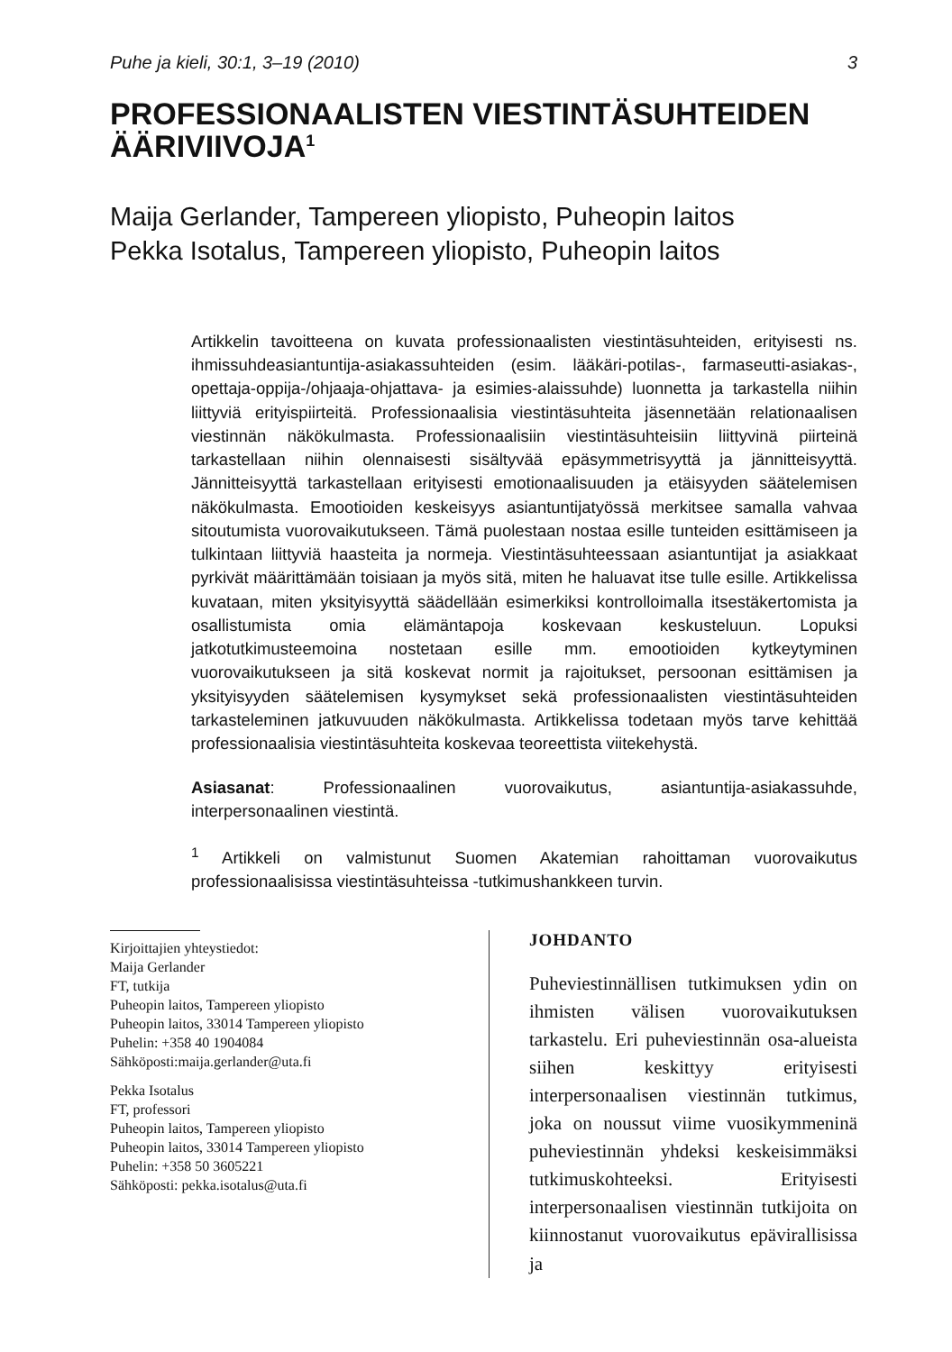Puhe ja kieli, 30:1, 3–19 (2010) 3
PROFESSIONAALISTEN VIESTINTÄSUHTEIDEN ÄÄRIVIIVOJA<sup>1</sup>
Maija Gerlander, Tampereen yliopisto, Puheopin laitos
Pekka Isotalus, Tampereen yliopisto, Puheopin laitos
Artikkelin tavoitteena on kuvata professionaalisten viestintäsuhteiden, erityisesti ns. ihmissuhdeasiantuntija-asiakassuhteiden (esim. lääkäri-potilas-, farmaseutti-asiakas-, opettaja-oppija-/ohjaaja-ohjattava- ja esimies-alaissuhde) luonnetta ja tarkastella niihin liittyviä erityispiirteitä. Professionaalisia viestintäsuhteita jäsennetään relationaalisen viestinnän näkökulmasta. Professionaalisiin viestintäsuhteisiin liittyvinä piirteinä tarkastellaan niihin olennaisesti sisältyvää epäsymmetrisyyttä ja jännitteisyyttä. Jännitteisyyttä tarkastellaan erityisesti emotionaalisuuden ja etäisyyden säätelemisen näkökulmasta. Emootioiden keskeisyys asiantuntijatyössä merkitsee samalla vahvaa sitoutumista vuorovaikutukseen. Tämä puolestaan nostaa esille tunteiden esittämiseen ja tulkintaan liittyviä haasteita ja normeja. Viestintäsuhteessaan asiantuntijat ja asiakkaat pyrkivät määrittämään toisiaan ja myös sitä, miten he haluavat itse tulle esille. Artikkelissa kuvataan, miten yksityisyyttä säädellään esimerkiksi kontrolloimalla itsestäkertomista ja osallistumista omia elämäntapoja koskevaan keskusteluun. Lopuksi jatkotutkimusteemoina nostetaan esille mm. emootioiden kytkeytyminen vuorovaikutukseen ja sitä koskevat normit ja rajoitukset, persoonan esittämisen ja yksityisyyden säätelemisen kysymykset sekä professionaalisten viestintäsuhteiden tarkasteleminen jatkuvuuden näkökulmasta. Artikkelissa todetaan myös tarve kehittää professionaalisia viestintäsuhteita koskevaa teoreettista viitekehystä.
Asiasanat: Professionaalinen vuorovaikutus, asiantuntija-asiakassuhde, interpersonaalinen viestintä.
<sup>1</sup> Artikkeli on valmistunut Suomen Akatemian rahoittaman vuorovaikutus professionaalisissa viestintäsuhteissa -tutkimushankkeen turvin.
Kirjoittajien yhteystiedot:
Maija Gerlander
FT, tutkija
Puheopin laitos, Tampereen yliopisto
Puheopin laitos, 33014 Tampereen yliopisto
Puhelin: +358 40 1904084
Sähköposti:maija.gerlander@uta.fi
Pekka Isotalus
FT, professori
Puheopin laitos, Tampereen yliopisto
Puheopin laitos, 33014 Tampereen yliopisto
Puhelin: +358 50 3605221
Sähköposti: pekka.isotalus@uta.fi
JOHDANTO
Puheviestinnällisen tutkimuksen ydin on ihmisten välisen vuorovaikutuksen tarkastelu. Eri puheviestinnän osa-alueista siihen keskittyy erityisesti interpersonaalisen viestinnän tutkimus, joka on noussut viime vuosikymmeninä puheviestinnän yhdeksi keskeisimmäksi tutkimuskohteeksi. Erityisesti interpersonaalisen viestinnän tutkijoita on kiinnostanut vuorovaikutus epävirallisissa ja